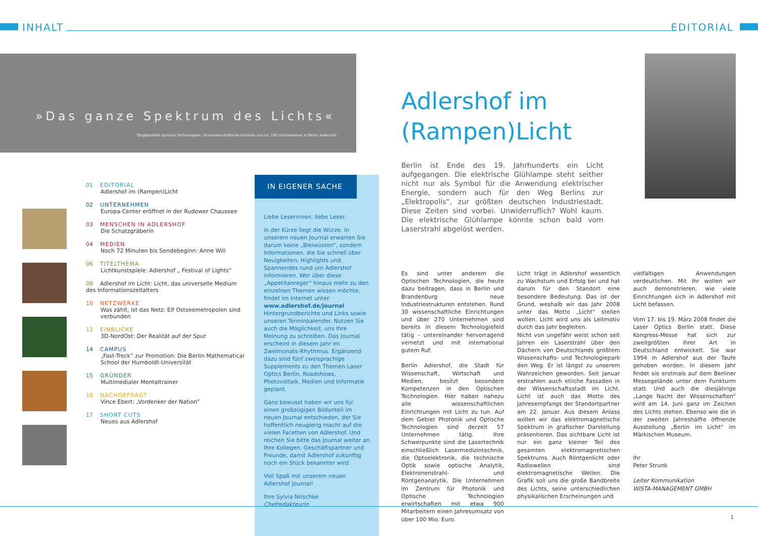INHALT EDITORIAL
»Das ganze Spektrum des Lichts«
Tätigkeitsfeld optische Technologien: 18 wissenschaftliche Institute und ca. 100 Unternehmen in Berlin Adlershof
01 EDITORIAL
Adlershof im (Rampen)Licht
02 UNTERNEHMEN
Europa-Center eröffnet in der Rudower Chaussee
03 MENSCHEN IN ADLERSHOF
Die Schatzgräberin
04 MEDIEN
Noch 72 Minuten bis Sendebeginn: Anne Will
06 TITELTHEMA
Lichtkunstspiele: Adlershof „ Festival of Lights”
08 Adlershof im Licht: Licht, das universelle Medium des Informationszeitalters
10 NETZWERKE
Was zählt, ist das Netz: Elf Ostseemetropolen sind verbunden
12 EINBLICKE
3D-NordOst: Der Realität auf der Spur
14 CAMPUS
„Fast-Treck” zur Promotion: Die Berlin Mathematical School der Humboldt-Universität
15 GRÜNDER
Multimedialer Mentaltrainer
16 NACHGEFRAGT
Vince Ebert: „Vordenker der Nation”
17 SHORT CUTS
Neues aus Adlershof
IN EIGENER SACHE
Liebe Leserinnen, liebe Leser,
in der Kürze liegt die Würze. In unserem neuen Journal erwarten Sie darum keine „Bleiwüsten“, sondern Informationen, die Sie schnell über Neuigkeiten, Highlights und Spannendes rund um Adlershof informieren. Wer über diese „Appetitanreger“ hinaus mehr zu den einzelnen Themen wissen möchte, findet im Internet unter www.adlershof.de/journal Hintergrundberichte und Links sowie unseren Terminkalender. Nutzen Sie auch die Möglichkeit, uns Ihre Meinung zu schreiben. Das Journal erscheint in diesem Jahr im Zweimonats-Rhythmus. Ergänzend dazu sind fünf zweisprachige Supplements zu den Themen Laser Optics Berlin, Roadshows, Photovoltaik, Medien und Informatik geplant.
Ganz bewusst haben wir uns für einen großzügigen Bildanteil im neuen Journal entschieden, der Sie hoffentlich neugierig macht auf die vielen Facetten von Adlershof. Und reichen Sie bitte das Journal weiter an Ihre Kollegen, Geschäftspartner und Freunde, damit Adlershof zukünftig noch ein Stück bekannter wird.
Viel Spaß mit unserem neuen Adlershof Journal!
Ihre Sylvia Nitschke
Chefredakteurin
Adlershof im
(Rampen)Licht
Berlin ist Ende des 19. Jahrhunderts ein Licht aufgegangen. Die elektrische Glühlampe steht seither nicht nur als Symbol für die Anwendung elektrischer Energie, sondern auch für den Weg Berlins zur „Elektropolis“, zur größten deutschen Industriestadt. Diese Zeiten sind vorbei. Unwiderruflich? Wohl kaum. Die elektrische Glühlampe könnte schon bald vom Laserstrahl abgelöst werden.
Es sind unter anderem die Optischen Technologien, die heute dazu beitragen, dass in Berlin und Brandenburg neue Industriestrukturen entstehen. Rund 30 wissenschaftliche Einrichtungen und über 270 Unternehmen sind bereits in diesem Technologiefeld tätig – untereinander hervorragend vernetzt und mit international gutem Ruf.
Berlin Adlershof, die Stadt für Wissenschaft, Wirtschaft und Medien, besitzt besondere Kompetenzen in den Optischen Technologien. Hier haben nahezu alle wissenschaftlichen Einrichtungen mit Licht zu tun. Auf dem Gebiet Photonik und Optische Technologien sind derzeit 57 Unternehmen tätig. Ihre Schwerpunkte sind die Lasertechnik einschließlich Lasermedizintechnik, die Optoelektronik, die technische Optik sowie optische Analytik, Elektronenstrahl- und Röntgenanalytik. Die Unternehmen im Zentrum für Photonik und Optische Technologien erwirtschaften mit etwa 900 Mitarbeitern einen Jahresumsatz von über 100 Mio. Euro.
Licht trägt in Adlershof wesentlich zu Wachstum und Erfolg bei und hat darum für den Standort eine besondere Bedeutung. Das ist der Grund, weshalb wir das Jahr 2008 unter das Motto „Licht“ stellen wollen. Licht wird uns als Leitmotiv durch das Jahr begleiten.
Nicht von ungefähr weist schon seit Jahren ein Laserstrahl über den Dächern von Deutschlands größtem Wissenschafts- und Technologiepark den Weg. Er ist längst zu unserem Wahrzeichen geworden. Seit Januar erstrahlen auch etliche Fassaden in der Wissenschaftsstadt im Licht. Licht ist auch das Motto des Jahresempfangs der Standortpartner am 22. Januar. Aus diesem Anlass wollen wir das elektromagnetische Spektrum in grafischer Darstellung präsentieren. Das sichtbare Licht ist nur ein ganz kleiner Teil des gesamten elektromagnetischen Spektrums. Auch Röntgenlicht oder Radiowellen sind elektromagnetische Wellen. Die Grafik soll uns die große Bandbreite des Lichts, seine unterschiedlichen physikalischen Erscheinungen und
vielfältigen Anwendungen verdeutlichen. Mit ihr wollen wir auch demonstrieren, wie viele Einrichtungen sich in Adlershof mit Licht befassen.
Vom 17. bis 19. März 2008 findet die Laser Optics Berlin statt. Diese Kongress-Messe hat sich zur zweitgrößten ihrer Art in Deutschland entwickelt. Sie war 1994 in Adlershof aus der Taufe gehoben worden. In diesem Jahr findet sie erstmals auf dem Berliner Messegelände unter dem Funkturm statt. Und auch die diesjährige „Lange Nacht der Wissenschaften“ wird am 14. Juni ganz im Zeichen des Lichts stehen. Ebenso wie die in der zweiten Jahreshälfte öffnende Ausstellung „Berlin im Licht“ im Märkischen Museum.
Ihr
Peter Strunk
Leiter Kommunikation
WISTA-MANAGEMENT GMBH
1